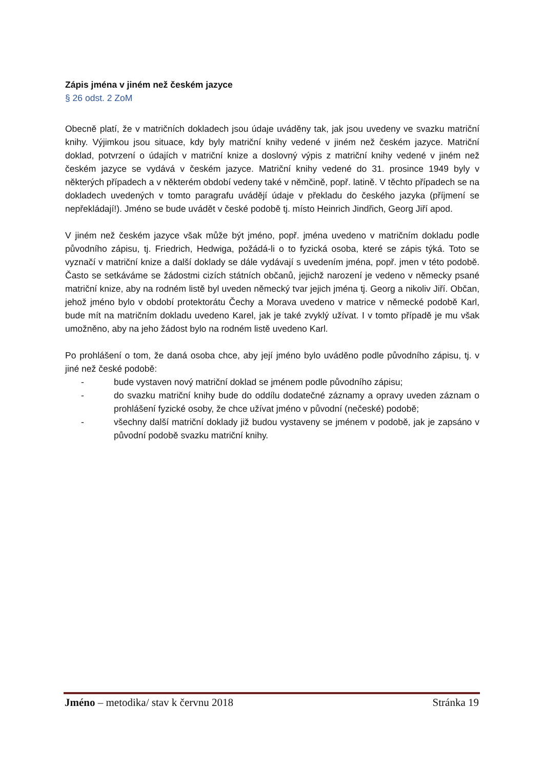Zápis jména v jiném než českém jazyce
§ 26 odst. 2 ZoM
Obecně platí, že v matričních dokladech jsou údaje uváděny tak, jak jsou uvedeny ve svazku matriční knihy. Výjimkou jsou situace, kdy byly matriční knihy vedené v jiném než českém jazyce. Matriční doklad, potvrzení o údajích v matriční knize a doslovný výpis z matriční knihy vedené v jiném než českém jazyce se vydává v českém jazyce. Matriční knihy vedené do 31. prosince 1949 byly v některých případech a v některém období vedeny také v němčině, popř. latině. V těchto případech se na dokladech uvedených v tomto paragrafu uvádějí údaje v překladu do českého jazyka (příjmení se nepřekládají!). Jméno se bude uvádět v české podobě tj. místo Heinrich Jindřich, Georg Jiří apod.
V jiném než českém jazyce však může být jméno, popř. jména uvedeno v matričním dokladu podle původního zápisu, tj. Friedrich, Hedwiga, požádá-li o to fyzická osoba, které se zápis týká. Toto se vyznačí v matriční knize a další doklady se dále vydávají s uvedením jména, popř. jmen v této podobě. Často se setkáváme se žádostmi cizích státních občanů, jejichž narození je vedeno v německy psané matriční knize, aby na rodném listě byl uveden německý tvar jejich jména tj. Georg a nikoliv Jiří. Občan, jehož jméno bylo v období protektorátu Čechy a Morava uvedeno v matrice v německé podobě Karl, bude mít na matričním dokladu uvedeno Karel, jak je také zvyklý užívat. I v tomto případě je mu však umožněno, aby na jeho žádost bylo na rodném listě uvedeno Karl.
Po prohlášení o tom, že daná osoba chce, aby její jméno bylo uváděno podle původního zápisu, tj. v jiné než české podobě:
- bude vystaven nový matriční doklad se jménem podle původního zápisu;
- do svazku matriční knihy bude do oddílu dodatečné záznamy a opravy uveden záznam o prohlášení fyzické osoby, že chce užívat jméno v původní (nečeské) podobě;
- všechny další matriční doklady již budou vystaveny se jménem v podobě, jak je zapsáno v původní podobě svazku matriční knihy.
Jméno – metodika/ stav k červnu 2018
Stránka 19